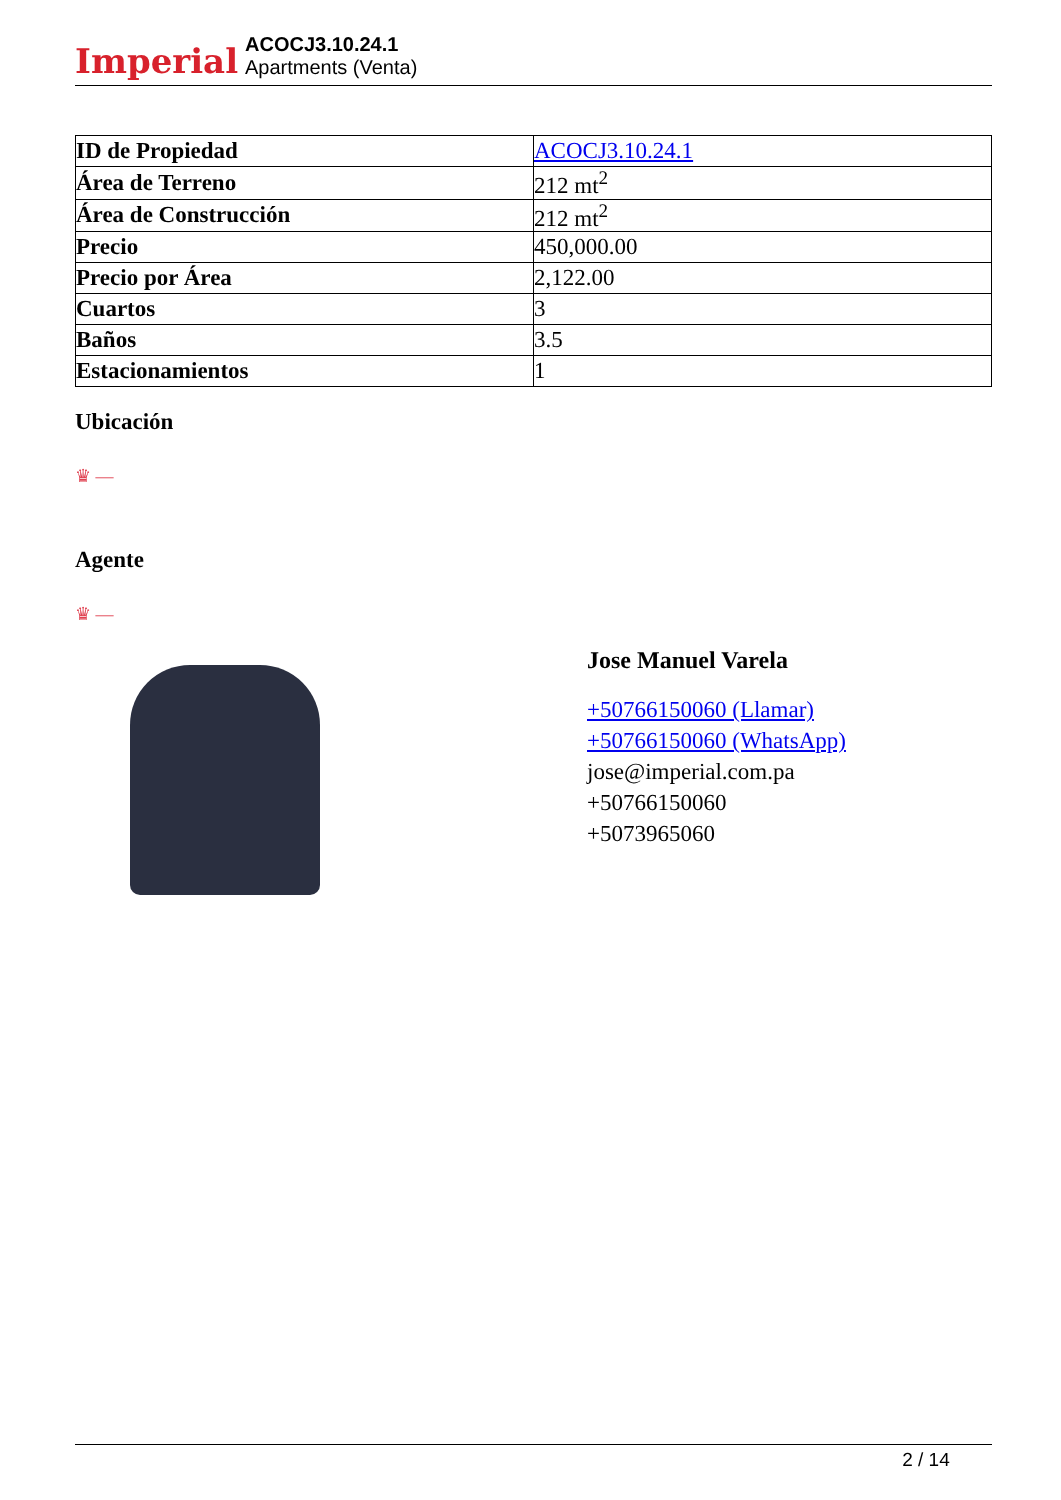Imperial
ACOCJ3.10.24.1
Apartments (Venta)
| ID de Propiedad | ACOCJ3.10.24.1 |
| Área de Terreno | 212 mt<sup>2</sup> |
| Área de Construcción | 212 mt<sup>2</sup> |
| Precio | 450,000.00 |
| Precio por Área | 2,122.00 |
| Cuartos | 3 |
| Baños | 3.5 |
| Estacionamientos | 1 |
Ubicación
♛ —
Agente
♛ —
Jose Manuel Varela
+50766150060 (Llamar)
+50766150060 (WhatsApp)
jose@imperial.com.pa
+50766150060
+5073965060
2 / 14